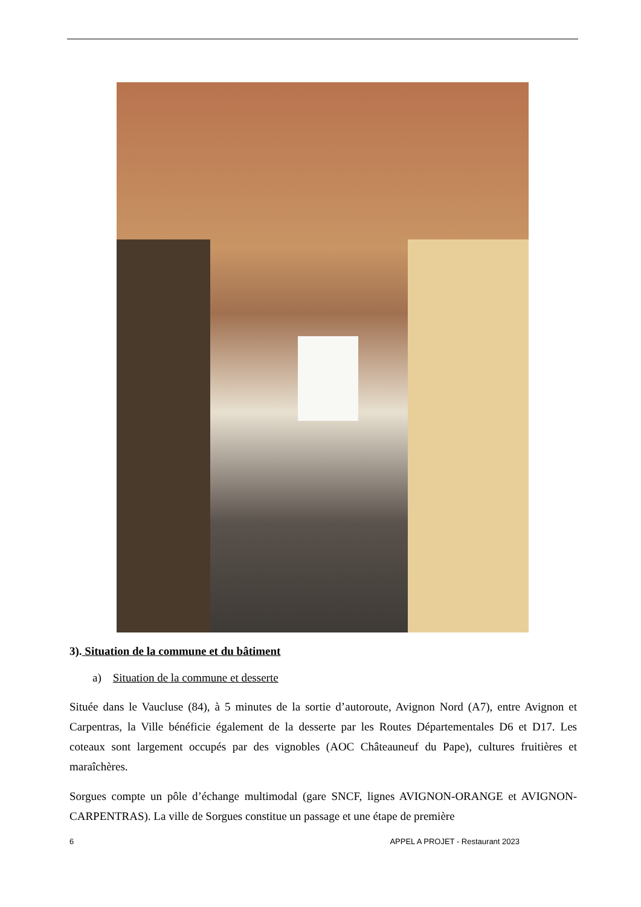3). Situation de la commune et du bâtiment
a) Situation de la commune et desserte
Située dans le Vaucluse (84), à 5 minutes de la sortie d’autoroute, Avignon Nord (A7), entre Avignon et Carpentras, la Ville bénéficie également de la desserte par les Routes Départementales D6 et D17. Les coteaux sont largement occupés par des vignobles (AOC Châteauneuf du Pape), cultures fruitières et maraîchères.
Sorgues compte un pôle d’échange multimodal (gare SNCF, lignes AVIGNON-ORANGE et AVIGNON-CARPENTRAS). La ville de Sorgues constitue un passage et une étape de première
6 APPEL A PROJET - Restaurant 2023